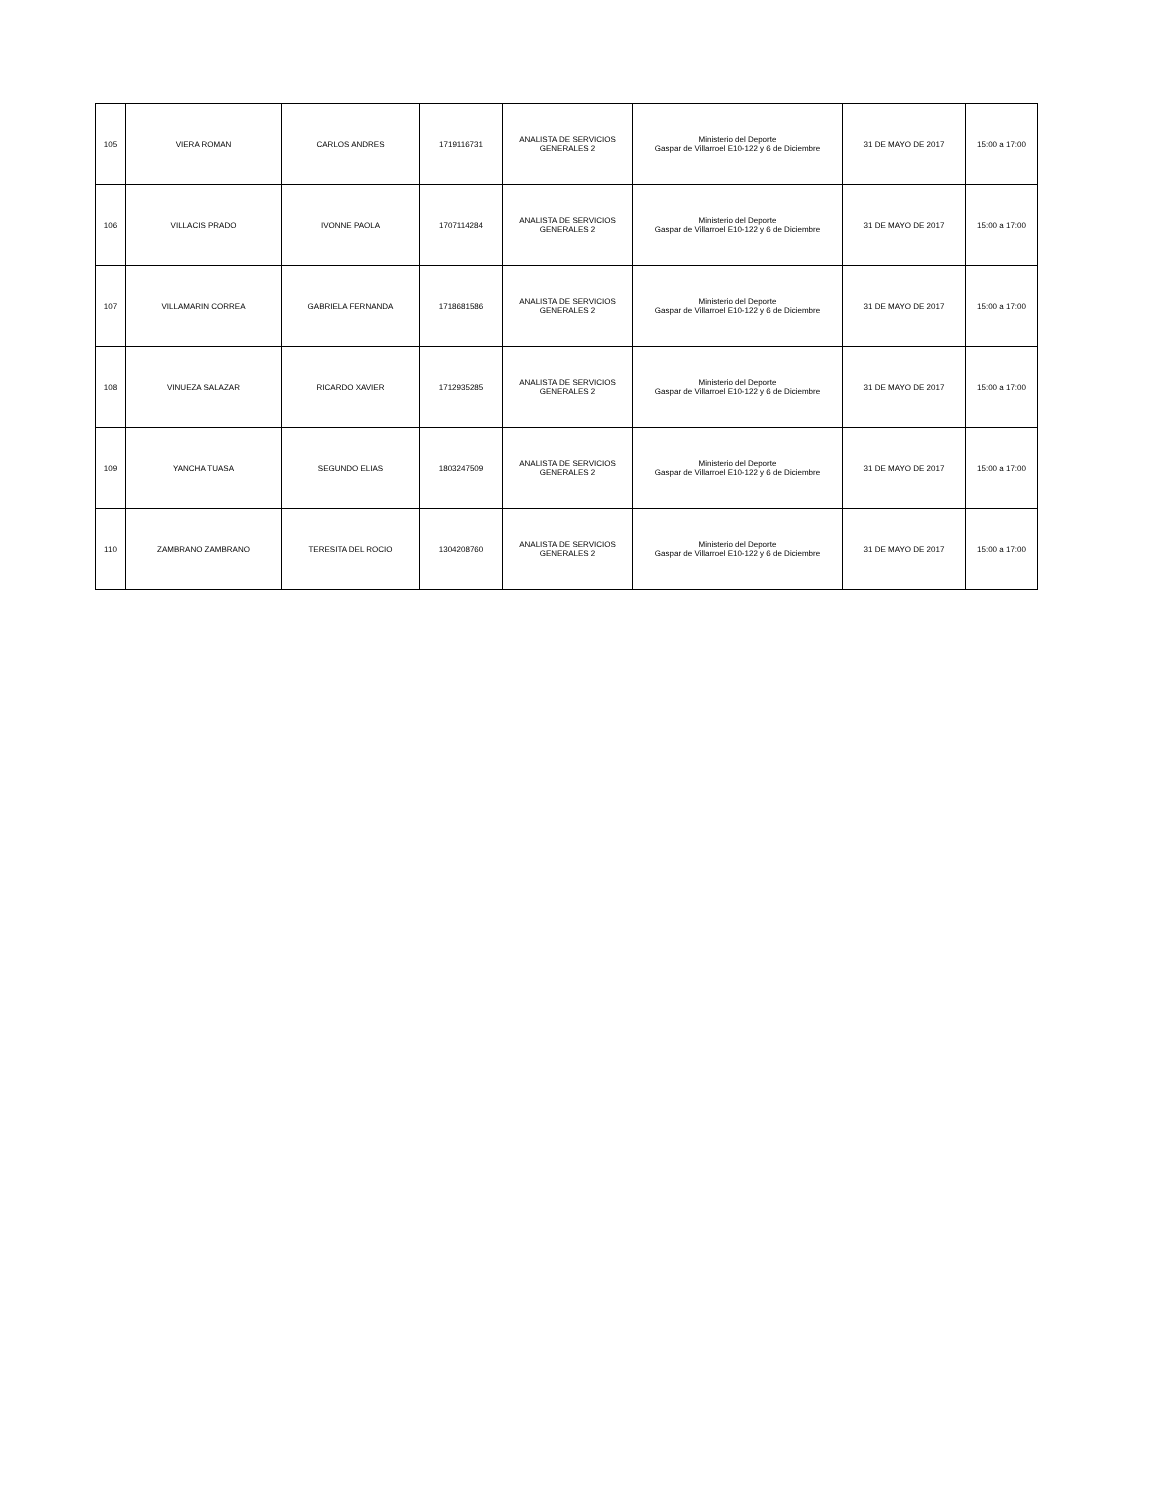| 105 | VIERA ROMAN | CARLOS ANDRES | 1719116731 | ANALISTA DE SERVICIOS GENERALES 2 | Ministerio del Deporte Gaspar de Villarroel E10-122 y 6 de Diciembre | 31 DE MAYO DE 2017 | 15:00 a 17:00 |
| 106 | VILLACIS PRADO | IVONNE PAOLA | 1707114284 | ANALISTA DE SERVICIOS GENERALES 2 | Ministerio del Deporte Gaspar de Villarroel E10-122 y 6 de Diciembre | 31 DE MAYO DE 2017 | 15:00 a 17:00 |
| 107 | VILLAMARIN CORREA | GABRIELA FERNANDA | 1718681586 | ANALISTA DE SERVICIOS GENERALES 2 | Ministerio del Deporte Gaspar de Villarroel E10-122 y 6 de Diciembre | 31 DE MAYO DE 2017 | 15:00 a 17:00 |
| 108 | VINUEZA SALAZAR | RICARDO XAVIER | 1712935285 | ANALISTA DE SERVICIOS GENERALES 2 | Ministerio del Deporte Gaspar de Villarroel E10-122 y 6 de Diciembre | 31 DE MAYO DE 2017 | 15:00 a 17:00 |
| 109 | YANCHA TUASA | SEGUNDO ELIAS | 1803247509 | ANALISTA DE SERVICIOS GENERALES 2 | Ministerio del Deporte Gaspar de Villarroel E10-122 y 6 de Diciembre | 31 DE MAYO DE 2017 | 15:00 a 17:00 |
| 110 | ZAMBRANO ZAMBRANO | TERESITA DEL ROCIO | 1304208760 | ANALISTA DE SERVICIOS GENERALES 2 | Ministerio del Deporte Gaspar de Villarroel E10-122 y 6 de Diciembre | 31 DE MAYO DE 2017 | 15:00 a 17:00 |